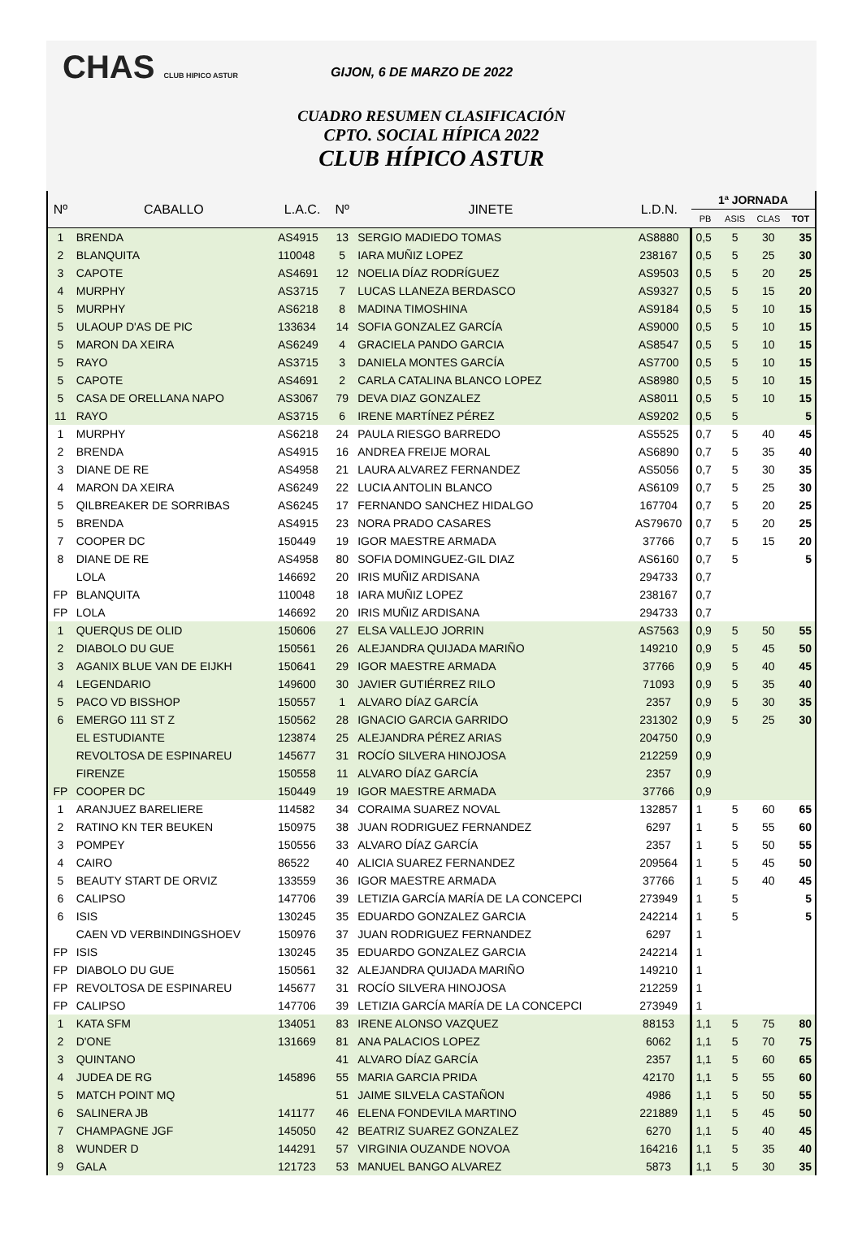CHAS CLUB HIPICO ASTUR GIJON, 6 DE MARZO DE 2022
CUADRO RESUMEN CLASIFICACIÓN
CPTO. SOCIAL HÍPICA 2022
CLUB HÍPICO ASTUR
| Nº | CABALLO | L.A.C. | Nº | JINETE | L.D.N. | 1ª JORNADA | | | |
| --- | --- | --- | --- | --- | --- | --- | --- | --- | --- |
| | | | | | | PB | ASIS | CLAS | TOT |
| 1 | BRENDA | AS4915 | 13 | SERGIO MADIEDO TOMAS | AS8880 | 0,5 | 5 | 30 | 35 |
| 2 | BLANQUITA | 110048 | 5 | IARA MUÑIZ LOPEZ | 238167 | 0,5 | 5 | 25 | 30 |
| 3 | CAPOTE | AS4691 | 12 | NOELIA DÍAZ RODRÍGUEZ | AS9503 | 0,5 | 5 | 20 | 25 |
| 4 | MURPHY | AS3715 | 7 | LUCAS LLANEZA BERDASCO | AS9327 | 0,5 | 5 | 15 | 20 |
| 5 | MURPHY | AS6218 | 8 | MADINA TIMOSHINA | AS9184 | 0,5 | 5 | 10 | 15 |
| 5 | ULAOUP D'AS DE PIC | 133634 | 14 | SOFIA GONZALEZ GARCÍA | AS9000 | 0,5 | 5 | 10 | 15 |
| 5 | MARON DA XEIRA | AS6249 | 4 | GRACIELA PANDO GARCIA | AS8547 | 0,5 | 5 | 10 | 15 |
| 5 | RAYO | AS3715 | 3 | DANIELA MONTES GARCÍA | AS7700 | 0,5 | 5 | 10 | 15 |
| 5 | CAPOTE | AS4691 | 2 | CARLA CATALINA BLANCO LOPEZ | AS8980 | 0,5 | 5 | 10 | 15 |
| 5 | CASA DE ORELLANA NAPO | AS3067 | 79 | DEVA DIAZ GONZALEZ | AS8011 | 0,5 | 5 | 10 | 15 |
| 11 | RAYO | AS3715 | 6 | IRENE MARTÍNEZ PÉREZ | AS9202 | 0,5 | 5 | | 5 |
| 1 | MURPHY | AS6218 | 24 | PAULA RIESGO BARREDO | AS5525 | 0,7 | 5 | 40 | 45 |
| 2 | BRENDA | AS4915 | 16 | ANDREA FREIJE MORAL | AS6890 | 0,7 | 5 | 35 | 40 |
| 3 | DIANE DE RE | AS4958 | 21 | LAURA ALVAREZ FERNANDEZ | AS5056 | 0,7 | 5 | 30 | 35 |
| 4 | MARON DA XEIRA | AS6249 | 22 | LUCIA ANTOLIN BLANCO | AS6109 | 0,7 | 5 | 25 | 30 |
| 5 | QILBREAKER DE SORRIBAS | AS6245 | 17 | FERNANDO SANCHEZ HIDALGO | 167704 | 0,7 | 5 | 20 | 25 |
| 5 | BRENDA | AS4915 | 23 | NORA PRADO CASARES | AS79670 | 0,7 | 5 | 20 | 25 |
| 7 | COOPER DC | 150449 | 19 | IGOR MAESTRE ARMADA | 37766 | 0,7 | 5 | 15 | 20 |
| 8 | DIANE DE RE | AS4958 | 80 | SOFIA DOMINGUEZ-GIL DIAZ | AS6160 | 0,7 | 5 | | 5 |
| | LOLA | 146692 | 20 | IRIS MUÑIZ ARDISANA | 294733 | 0,7 | | | |
| FP | BLANQUITA | 110048 | 18 | IARA MUÑIZ LOPEZ | 238167 | 0,7 | | | |
| FP | LOLA | 146692 | 20 | IRIS MUÑIZ ARDISANA | 294733 | 0,7 | | | |
| 1 | QUERQUS DE OLID | 150606 | 27 | ELSA VALLEJO JORRIN | AS7563 | 0,9 | 5 | 50 | 55 |
| 2 | DIABOLO DU GUE | 150561 | 26 | ALEJANDRA QUIJADA MARIÑO | 149210 | 0,9 | 5 | 45 | 50 |
| 3 | AGANIX BLUE VAN DE EIJKH | 150641 | 29 | IGOR MAESTRE ARMADA | 37766 | 0,9 | 5 | 40 | 45 |
| 4 | LEGENDARIO | 149600 | 30 | JAVIER GUTIÉRREZ RILO | 71093 | 0,9 | 5 | 35 | 40 |
| 5 | PACO VD BISSHOP | 150557 | 1 | ALVARO DÍAZ GARCÍA | 2357 | 0,9 | 5 | 30 | 35 |
| 6 | EMERGO 111 ST Z | 150562 | 28 | IGNACIO GARCIA GARRIDO | 231302 | 0,9 | 5 | 25 | 30 |
| | EL ESTUDIANTE | 123874 | 25 | ALEJANDRA PÉREZ ARIAS | 204750 | 0,9 | | | |
| | REVOLTOSA DE ESPINAREU | 145677 | 31 | ROCÍO SILVERA HINOJOSA | 212259 | 0,9 | | | |
| | FIRENZE | 150558 | 11 | ALVARO DÍAZ GARCÍA | 2357 | 0,9 | | | |
| FP | COOPER DC | 150449 | 19 | IGOR MAESTRE ARMADA | 37766 | 0,9 | | | |
| 1 | ARANJUEZ BARELIERE | 114582 | 34 | CORAIMA SUAREZ NOVAL | 132857 | 1 | 5 | 60 | 65 |
| 2 | RATINO KN TER BEUKEN | 150975 | 38 | JUAN RODRIGUEZ FERNANDEZ | 6297 | 1 | 5 | 55 | 60 |
| 3 | POMPEY | 150556 | 33 | ALVARO DÍAZ GARCÍA | 2357 | 1 | 5 | 50 | 55 |
| 4 | CAIRO | 86522 | 40 | ALICIA SUAREZ FERNANDEZ | 209564 | 1 | 5 | 45 | 50 |
| 5 | BEAUTY START DE ORVIZ | 133559 | 36 | IGOR MAESTRE ARMADA | 37766 | 1 | 5 | 40 | 45 |
| 6 | CALIPSO | 147706 | 39 | LETIZIA GARCÍA MARÍA DE LA CONCEPCI | 273949 | 1 | 5 | | 5 |
| 6 | ISIS | 130245 | 35 | EDUARDO GONZALEZ GARCIA | 242214 | 1 | 5 | | 5 |
| | CAEN VD VERBINDINGSHOEV | 150976 | 37 | JUAN RODRIGUEZ FERNANDEZ | 6297 | 1 | | | |
| FP | ISIS | 130245 | 35 | EDUARDO GONZALEZ GARCIA | 242214 | 1 | | | |
| FP | DIABOLO DU GUE | 150561 | 32 | ALEJANDRA QUIJADA MARIÑO | 149210 | 1 | | | |
| FP | REVOLTOSA DE ESPINAREU | 145677 | 31 | ROCÍO SILVERA HINOJOSA | 212259 | 1 | | | |
| FP | CALIPSO | 147706 | 39 | LETIZIA GARCÍA MARÍA DE LA CONCEPCI | 273949 | 1 | | | |
| 1 | KATA SFM | 134051 | 83 | IRENE ALONSO VAZQUEZ | 88153 | 1,1 | 5 | 75 | 80 |
| 2 | D'ONE | 131669 | 81 | ANA PALACIOS LOPEZ | 6062 | 1,1 | 5 | 70 | 75 |
| 3 | QUINTANO | | 41 | ALVARO DÍAZ GARCÍA | 2357 | 1,1 | 5 | 60 | 65 |
| 4 | JUDEA DE RG | 145896 | 55 | MARIA GARCIA PRIDA | 42170 | 1,1 | 5 | 55 | 60 |
| 5 | MATCH POINT MQ | | 51 | JAIME SILVELA CASTAÑON | 4986 | 1,1 | 5 | 50 | 55 |
| 6 | SALINERA JB | 141177 | 46 | ELENA FONDEVILA MARTINO | 221889 | 1,1 | 5 | 45 | 50 |
| 7 | CHAMPAGNE JGF | 145050 | 42 | BEATRIZ SUAREZ GONZALEZ | 6270 | 1,1 | 5 | 40 | 45 |
| 8 | WUNDER D | 144291 | 57 | VIRGINIA OUZANDE NOVOA | 164216 | 1,1 | 5 | 35 | 40 |
| 9 | GALA | 121723 | 53 | MANUEL BANGO ALVAREZ | 5873 | 1,1 | 5 | 30 | 35 |